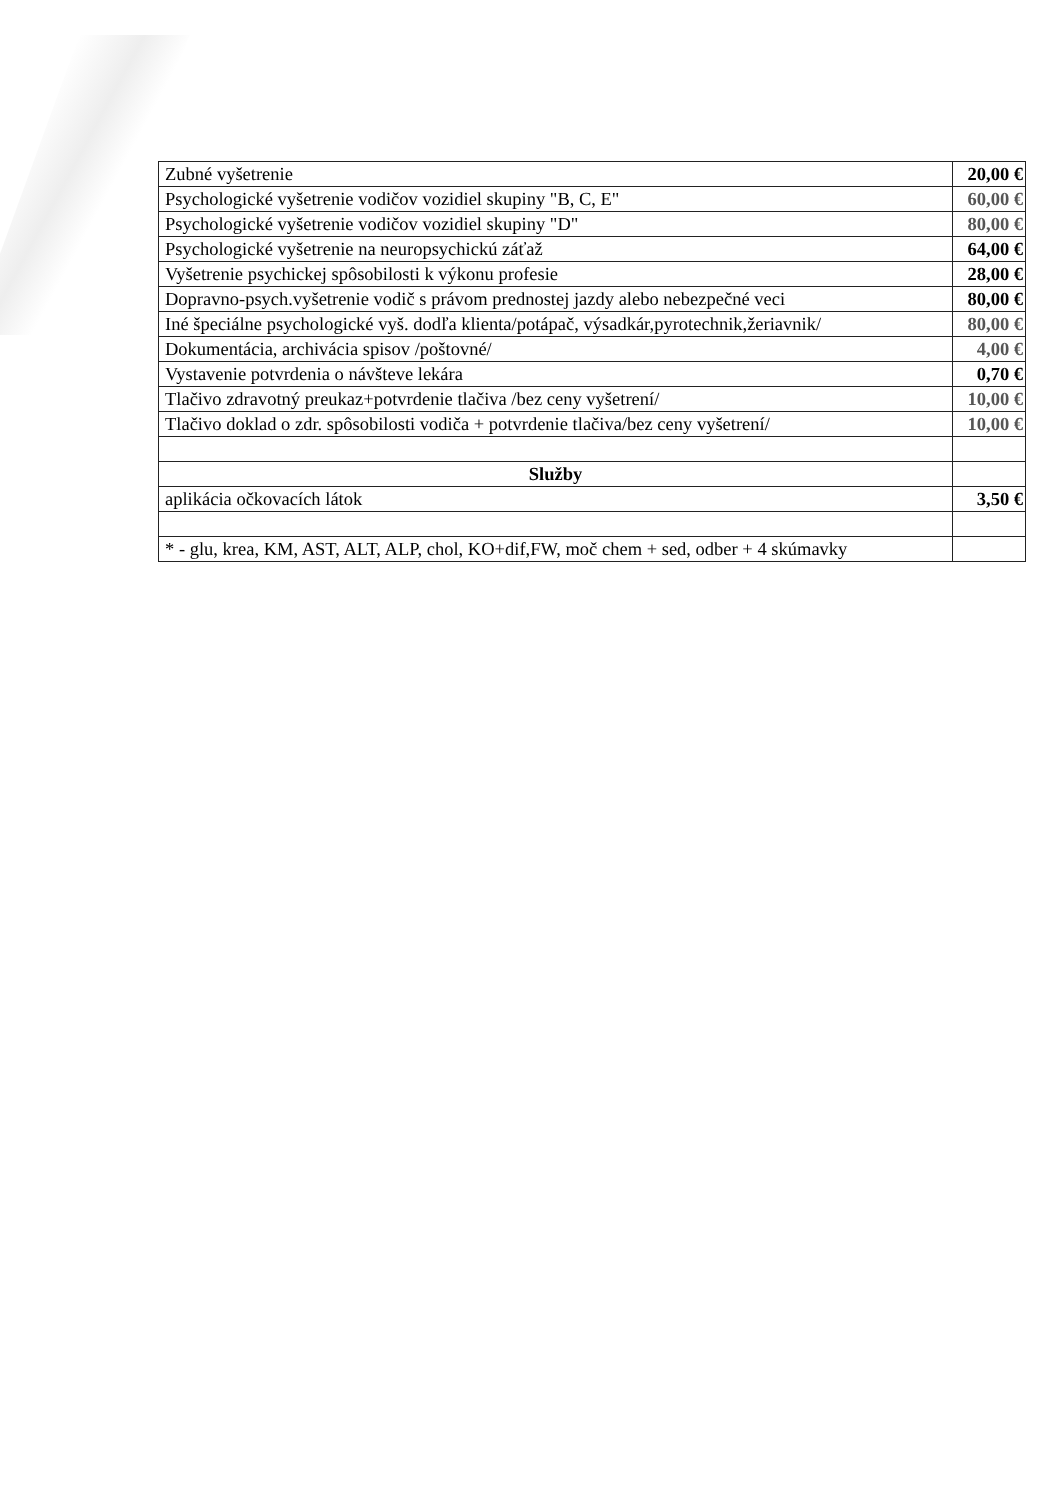| Zubné vyšetrenie | 20,00 € |
| Psychologické vyšetrenie vodičov vozidiel skupiny "B, C, E" | 60,00 € |
| Psychologické vyšetrenie vodičov vozidiel skupiny "D" | 80,00 € |
| Psychologické vyšetrenie na neuropsychickú záťaž | 64,00 € |
| Vyšetrenie psychickej spôsobilosti k výkonu profesie | 28,00 € |
| Dopravno-psych.vyšetrenie vodič s právom prednostej jazdy alebo nebezpečné veci | 80,00 € |
| Iné špeciálne psychologické vyš. dodľa klienta/potápač, výsadkár,pyrotechnik,žeriavnik/ | 80,00 € |
| Dokumentácia, archivácia spisov /poštovné/ | 4,00 € |
| Vystavenie potvrdenia o návšteve lekára | 0,70 € |
| Tlačivo zdravotný preukaz+potvrdenie tlačiva /bez ceny vyšetrení/ | 10,00 € |
| Tlačivo doklad o zdr. spôsobilosti vodiča + potvrdenie tlačiva/bez ceny vyšetrení/ | 10,00 € |
| Služby | |
| aplikácia očkovacích látok | 3,50 € |
| * - glu, krea, KM, AST, ALT, ALP, chol, KO+dif,FW, moč chem + sed, odber + 4 skúmavky | |